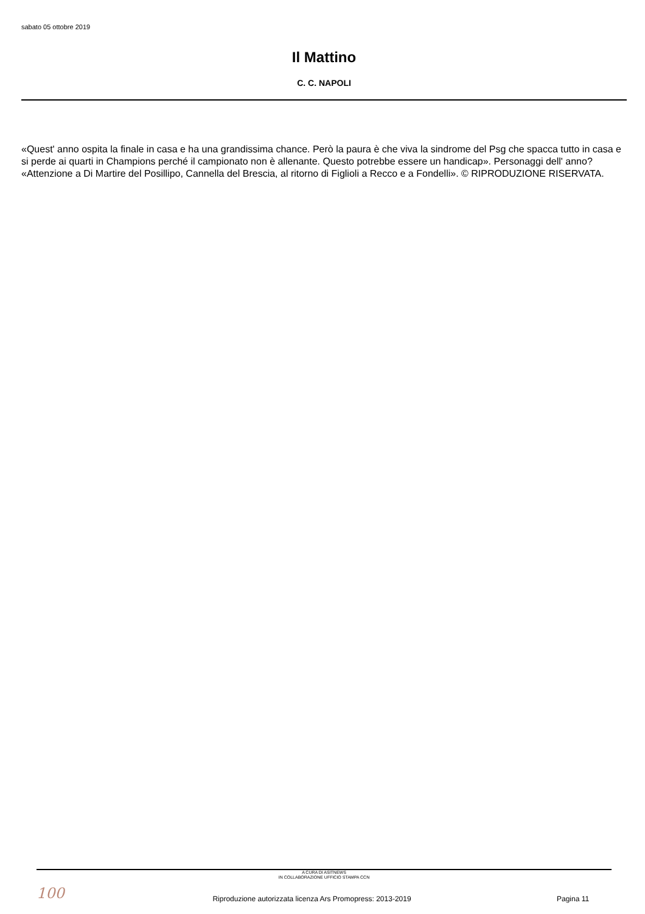sabato 05 ottobre 2019
Il Mattino
C. C. NAPOLI
«Quest' anno ospita la finale in casa e ha una grandissima chance. Però la paura è che viva la sindrome del Psg che spacca tutto in casa e si perde ai quarti in Champions perché il campionato non è allenante. Questo potrebbe essere un handicap». Personaggi dell' anno? «Attenzione a Di Martire del Posillipo, Cannella del Brescia, al ritorno di Figlioli a Recco e a Fondelli». © RIPRODUZIONE RISERVATA.
A CURA DI ASITNEWS
IN COLLABORAZIONE UFFICIO STAMPA CCN
100
Riproduzione autorizzata licenza Ars Promopress: 2013-2019
Pagina 11